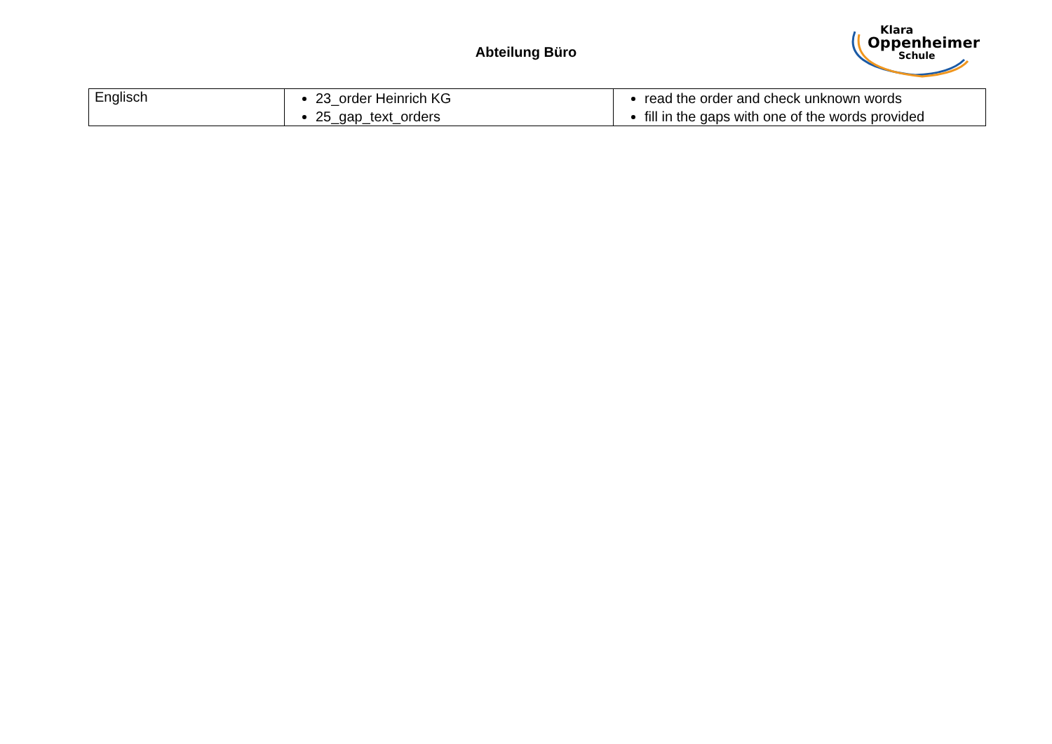Abteilung Büro
Klara
Oppenheimer
Schule
| Englisch | 23_order Heinrich KG 25_gap_text_orders | read the order and check unknown words fill in the gaps with one of the words provided |